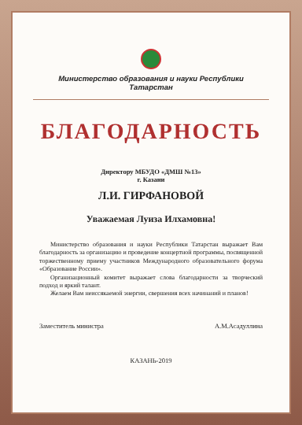Министерство образования и науки Республики Татарстан
БЛАГОДАРНОСТЬ
Директору МБУДО «ДМШ №13»
г. Казани
Л.И. ГИРФАНОВОЙ
Уважаемая Луиза Илхамовна!
Министерство образования и науки Республики Татарстан выражает Вам благодарность за организацию и проведение концертной программы, посвященной торжественному приему участников Международного образовательного форума «Образование России».
Организационный комитет выражает слова благодарности за творческий подход и яркий талант.
Желаем Вам неиссякаемой энергии, свершения всех начинаний и планов!
Заместитель министра А.М.Асадуллина
КАЗАНЬ-2019